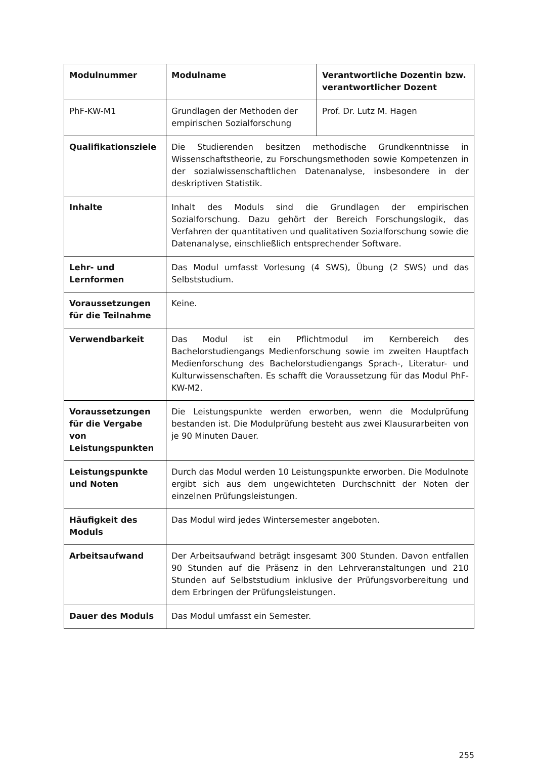| Modulnummer | Modulname | Verantwortliche Dozentin bzw. verantwortlicher Dozent |
| PhF-KW-M1 | Grundlagen der Methoden der empirischen Sozialforschung | Prof. Dr. Lutz M. Hagen |
| Qualifikationsziele | Die Studierenden besitzen methodische Grundkenntnisse in Wissenschaftstheorie, zu Forschungsmethoden sowie Kompetenzen in der sozialwissenschaftlichen Datenanalyse, insbesondere in der deskriptiven Statistik. | |
| Inhalte | Inhalt des Moduls sind die Grundlagen der empirischen Sozialforschung. Dazu gehört der Bereich Forschungslogik, das Verfahren der quantitativen und qualitativen Sozialforschung sowie die Datenanalyse, einschließlich entsprechender Software. | |
| Lehr- und Lernformen | Das Modul umfasst Vorlesung (4 SWS), Übung (2 SWS) und das Selbststudium. | |
| Voraussetzungen für die Teilnahme | Keine. | |
| Verwendbarkeit | Das Modul ist ein Pflichtmodul im Kernbereich des Bachelorstudiengangs Medienforschung sowie im zweiten Hauptfach Medienforschung des Bachelorstudiengangs Sprach-, Literatur- und Kulturwissenschaften. Es schafft die Voraussetzung für das Modul PhF-KW-M2. | |
| Voraussetzungen für die Vergabe von Leistungspunkten | Die Leistungspunkte werden erworben, wenn die Modulprüfung bestanden ist. Die Modulprüfung besteht aus zwei Klausurarbeiten von je 90 Minuten Dauer. | |
| Leistungspunkte und Noten | Durch das Modul werden 10 Leistungspunkte erworben. Die Modulnote ergibt sich aus dem ungewichteten Durchschnitt der Noten der einzelnen Prüfungsleistungen. | |
| Häufigkeit des Moduls | Das Modul wird jedes Wintersemester angeboten. | |
| Arbeitsaufwand | Der Arbeitsaufwand beträgt insgesamt 300 Stunden. Davon entfallen 90 Stunden auf die Präsenz in den Lehrveranstaltungen und 210 Stunden auf Selbststudium inklusive der Prüfungsvorbereitung und dem Erbringen der Prüfungsleistungen. | |
| Dauer des Moduls | Das Modul umfasst ein Semester. | |
255